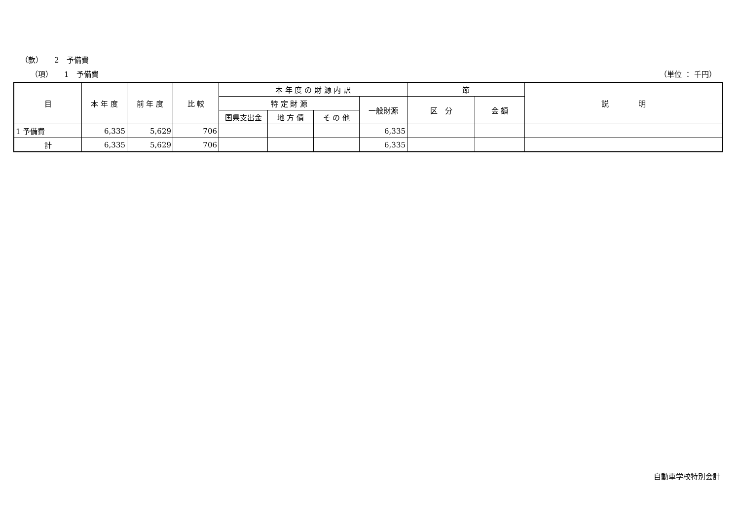（款）　　2　予備費
（項）　　1　予備費 （単位 ： 千円）
| 目 | 本 年 度 | 前 年 度 | 比 較 | 本 年 度 の 財 源 内 訳 | | | | 節 | | 説 明 |
| --- | --- | --- | --- | --- | --- | --- | --- | --- | --- | --- |
| | | | | 特 定 財 源 | | | 一般財源 | 区 分 | 金 額 | |
| | | | | 国県支出金 | 地 方 債 | そ の 他 | | | | |
| 1 予備費 | 6,335 | 5,629 | 706 | | | | 6,335 | | | |
| 計 | 6,335 | 5,629 | 706 | | | | 6,335 | | | |
自動車学校特別会計